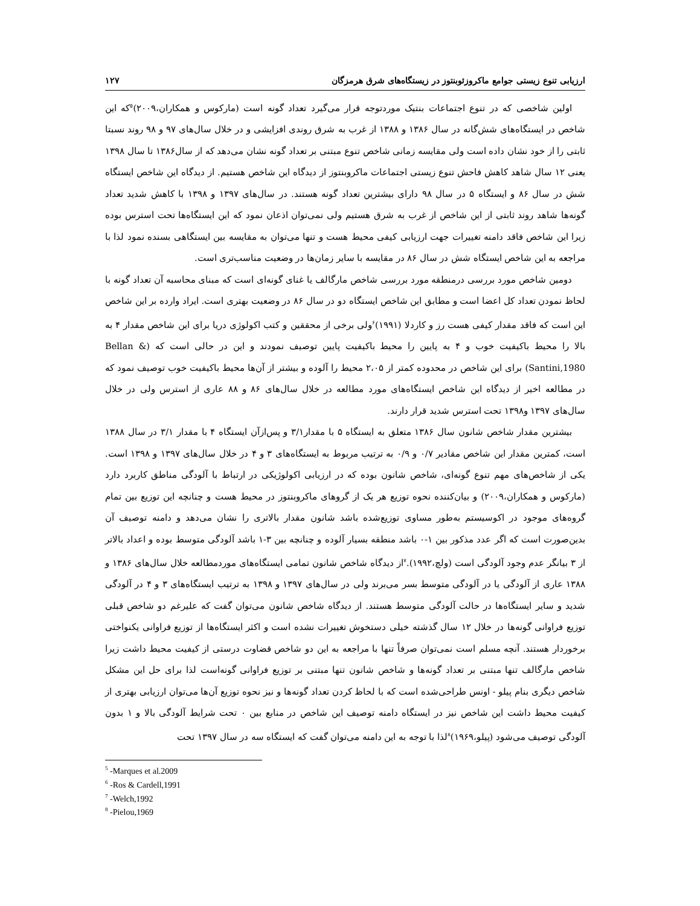ارزیابی تنوع زیستی جوامع ماکروزئوبنتوز در زیستگاه‌های شرق هرمزگان ۱۲۷
اولین شاخصی که در تنوع اجتماعات بنتیک موردتوجه قرار می‌گیرد تعداد گونه است (مارکوس و همکاران،۲۰۰۹)<sup>۵</sup>که این شاخص در ایستگاه‌های شش‌گانه در سال ۱۳۸۶ و ۱۳۸۸ از غرب به شرق روندی افزایشی و در خلال سال‌های ۹۷ و ۹۸ روند نسبتا ثابتی را از خود نشان داده است ولی مقایسه زمانی شاخص تنوع مبتنی بر تعداد گونه نشان می‌دهد که از سال۱۳۸۶ تا سال ۱۳۹۸ یعنی ۱۲ سال شاهد کاهش فاحش تنوع زیستی اجتماعات ماکروبنتوز از دیدگاه این شاخص هستیم. از دیدگاه این شاخص ایستگاه شش در سال ۸۶ و ایستگاه ۵ در سال ۹۸ دارای بیشترین تعداد گونه هستند. در سال‌های ۱۳۹۷ و ۱۳۹۸ با کاهش شدید تعداد گونه‌ها شاهد روند ثابتی از این شاخص از غرب به شرق هستیم ولی نمی‌توان اذعان نمود که این ایستگاه‌ها تحت استرس بوده زیرا این شاخص فاقد دامنه تغییرات جهت ارزیابی کیفی محیط هست و تنها می‌توان به مقایسه بین ایستگاهی بسنده نمود لذا با مراجعه به این شاخص ایستگاه شش در سال ۸۶ در مقایسه با سایر زمان‌ها در وضعیت مناسب‌تری است.
دومین شاخص مورد بررسی درمنطقه مورد بررسی شاخص مارگالف یا غنای گونه‌ای است که مبنای محاسبه آن تعداد گونه با لحاظ نمودن تعداد کل اعضا است و مطابق این شاخص ایستگاه دو در سال ۸۶ در وضعیت بهتری است. ایراد وارده بر این شاخص این است که فاقد مقدار کیفی هست رز و کاردلا (۱۹۹۱)<sup>۶</sup>ولی برخی از محققین و کتب اکولوژی دریا برای این شاخص مقدار ۴ به بالا را محیط باکیفیت خوب و ۴ به پایین را محیط باکیفیت پایین توصیف نمودند و این در حالی است که (Bellan & Santini,1980) برای این شاخص در محدوده کمتر از ۲،۰۵ محیط را آلوده و بیشتر از آن‌ها محیط باکیفیت خوب توصیف نمود که در مطالعه اخیر از دیدگاه این شاخص ایستگاه‌های مورد مطالعه در خلال سال‌های ۸۶ و ۸۸ عاری از استرس ولی در خلال سال‌های ۱۳۹۷ و۱۳۹۸ تحت استرس شدید قرار دارند.
بیشترین مقدار شاخص شانون سال ۱۳۸۶ متعلق به ایستگاه ۵ با مقدار۳/۱ و پس‌ازآن ایستگاه ۴ با مقدار ۳/۱ در سال ۱۳۸۸ است، کمترین مقدار این شاخص مقادیر ۰/۷ و ۰/۹ به ترتیب مربوط به ایستگاه‌های ۳ و ۴ در خلال سال‌های ۱۳۹۷ و ۱۳۹۸ است. یکی از شاخص‌های مهم تنوع گونه‌ای، شاخص شانون بوده که در ارزیابی اکولوژیکی در ارتباط با آلودگی مناطق کاربرد دارد (مارکوس و همکاران،۲۰۰۹) و بیان‌کننده نحوه توزیع هر یک از گروهای ماکروبنتوز در محیط هست و چنانچه این توزیع بین تمام گروه‌های موجود در اکوسیستم به‌طور مساوی توزیع‌شده باشد شانون مقدار بالاتری را نشان می‌دهد و دامنه توصیف آن بدین‌صورت است که اگر عدد مذکور بین ۱-۰ باشد منطقه بسیار آلوده و چنانچه بین ۳-۱ باشد آلودگی متوسط بوده و اعداد بالاتر از ۳ بیانگر عدم وجود آلودگی است (ولچ،۱۹۹۲).<sup>۷</sup>از دیدگاه شاخص شانون تمامی ایستگاه‌های موردمطالعه خلال سال‌های ۱۳۸۶ و ۱۳۸۸ عاری از آلودگی یا در آلودگی متوسط بسر می‌برند ولی در سال‌های ۱۳۹۷ و ۱۳۹۸ به ترتیب ایستگاه‌های ۳ و ۴ در آلودگی شدید و سایر ایستگاه‌ها در حالت آلودگی متوسط هستند. از دیدگاه شاخص شانون می‌توان گفت که علیرغم دو شاخص قبلی توزیع فراوانی گونه‌ها در خلال ۱۲ سال گذشته خیلی دستخوش تغییرات نشده است و اکثر ایستگاه‌ها از توزیع فراوانی یکنواختی برخوردار هستند. آنچه مسلم است نمی‌توان صرفاً تنها با مراجعه به این دو شاخص قضاوت درستی از کیفیت محیط داشت زیرا شاخص مارگالف تنها مبتنی بر تعداد گونه‌ها و شاخص شانون تنها مبتنی بر توزیع فراوانی گونه‌است لذا برای حل این مشکل شاخص دیگری بنام پیلو - اونس طراحی‌شده است که با لحاظ کردن تعداد گونه‌ها و نیز نحوه توزیع آن‌ها می‌توان ارزیابی بهتری از کیفیت محیط داشت این شاخص نیز در ایستگاه دامنه توصیف این شاخص در منابع بین ۰ تحت شرایط آلودگی بالا و ۱ بدون آلودگی توصیف می‌شود (پیلو،۱۹۶۹)<sup>۸</sup>لذا با توجه به این دامنه می‌توان گفت که ایستگاه سه در سال ۱۳۹۷ تحت
<sup>5</sup> -Marques et al.2009
<sup>6</sup> -Ros & Cardell,1991
<sup>7</sup> -Welch,1992
<sup>8</sup> -Pielou,1969